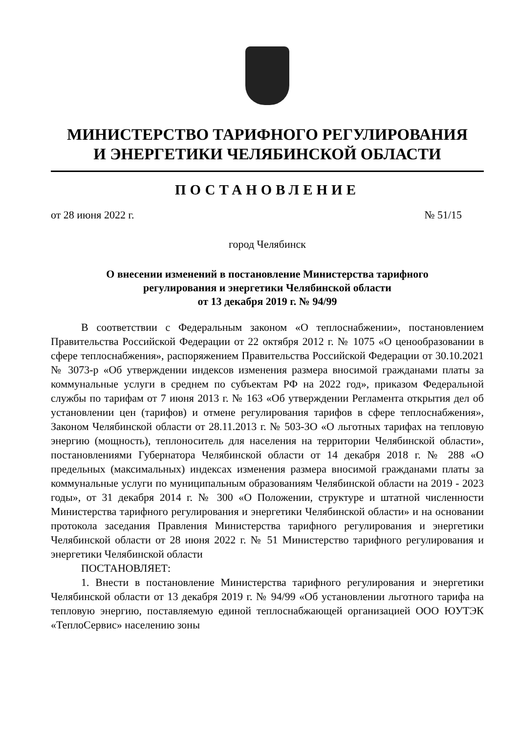МИНИСТЕРСТВО ТАРИФНОГО РЕГУЛИРОВАНИЯ
И ЭНЕРГЕТИКИ ЧЕЛЯБИНСКОЙ ОБЛАСТИ
ПОСТАНОВЛЕНИЕ
от 28 июня 2022 г. № 51/15
город Челябинск
О внесении изменений в постановление Министерства тарифного
регулирования и энергетики Челябинской области
от 13 декабря 2019 г. № 94/99
В соответствии с Федеральным законом «О теплоснабжении», постановлением Правительства Российской Федерации от 22 октября 2012 г. № 1075 «О ценообразовании в сфере теплоснабжения», распоряжением Правительства Российской Федерации от 30.10.2021 № 3073-р «Об утверждении индексов изменения размера вносимой гражданами платы за коммунальные услуги в среднем по субъектам РФ на 2022 год», приказом Федеральной службы по тарифам от 7 июня 2013 г. № 163 «Об утверждении Регламента открытия дел об установлении цен (тарифов) и отмене регулирования тарифов в сфере теплоснабжения», Законом Челябинской области от 28.11.2013 г. № 503-ЗО «О льготных тарифах на тепловую энергию (мощность), теплоноситель для населения на территории Челябинской области», постановлениями Губернатора Челябинской области от 14 декабря 2018 г. № 288 «О предельных (максимальных) индексах изменения размера вносимой гражданами платы за коммунальные услуги по муниципальным образованиям Челябинской области на 2019 - 2023 годы», от 31 декабря 2014 г. № 300 «О Положении, структуре и штатной численности Министерства тарифного регулирования и энергетики Челябинской области» и на основании протокола заседания Правления Министерства тарифного регулирования и энергетики Челябинской области от 28 июня 2022 г. № 51 Министерство тарифного регулирования и энергетики Челябинской области
ПОСТАНОВЛЯЕТ:
1. Внести в постановление Министерства тарифного регулирования и энергетики Челябинской области от 13 декабря 2019 г. № 94/99 «Об установлении льготного тарифа на тепловую энергию, поставляемую единой теплоснабжающей организацией ООО ЮУТЭК «ТеплоСервис» населению зоны